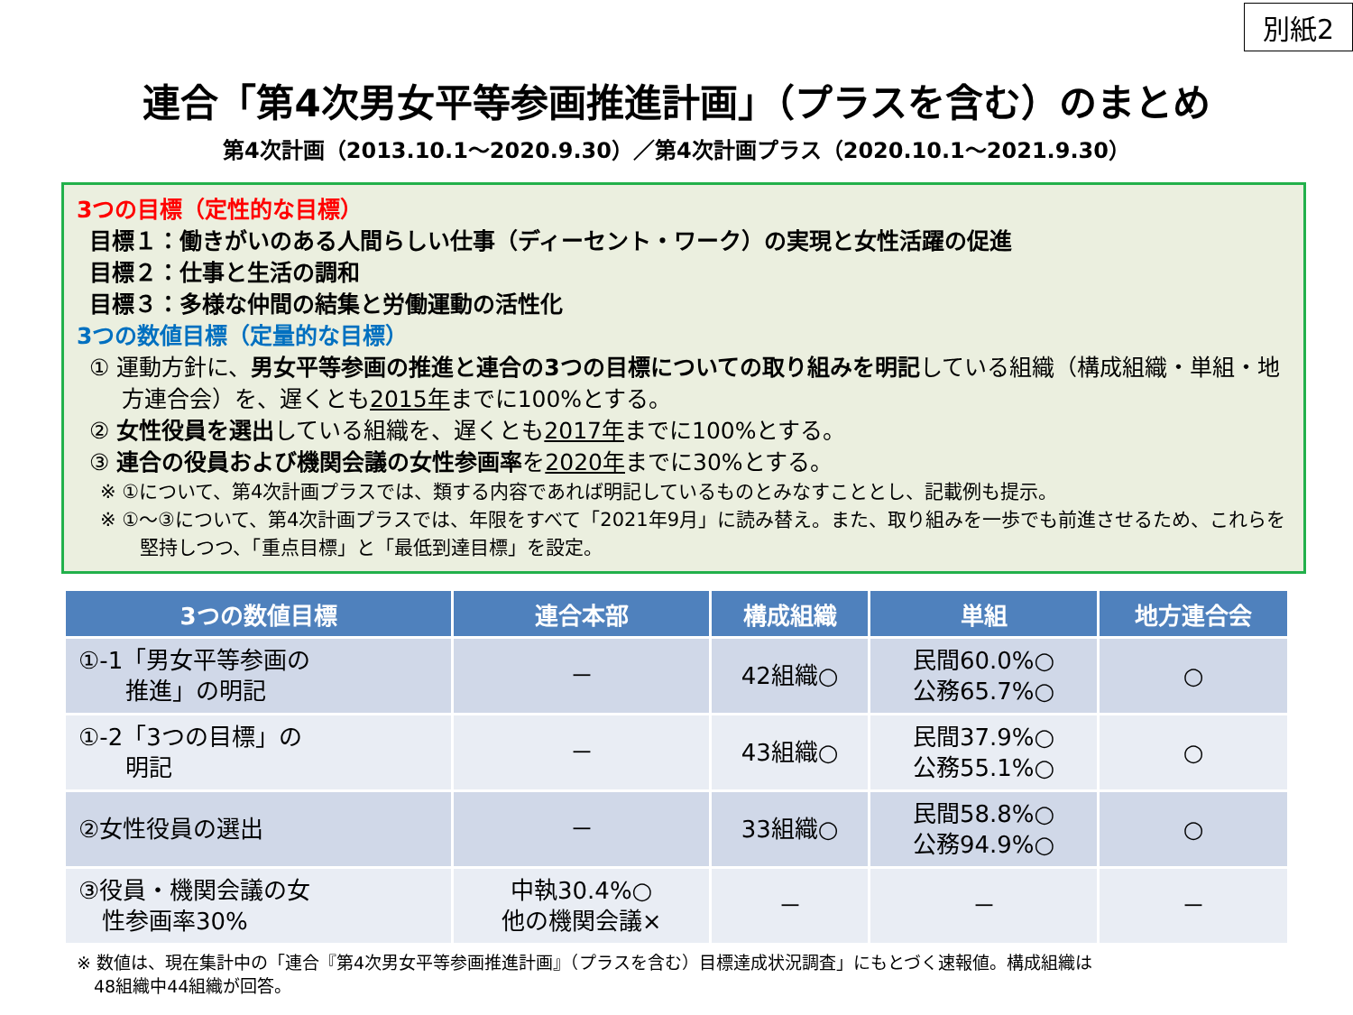別紙2
連合「第4次男女平等参画推進計画」（プラスを含む）のまとめ
第4次計画（2013.10.1～2020.9.30）／第4次計画プラス（2020.10.1～2021.9.30）
3つの目標（定性的な目標）
目標１：働きがいのある人間らしい仕事（ディーセント・ワーク）の実現と女性活躍の促進
目標２：仕事と生活の調和
目標３：多様な仲間の結集と労働運動の活性化
3つの数値目標（定量的な目標）
① 運動方針に、男女平等参画の推進と連合の3つの目標についての取り組みを明記している組織（構成組織・単組・地方連合会）を、遅くとも2015年までに100%とする。
② 女性役員を選出している組織を、遅くとも2017年までに100%とする。
③ 連合の役員および機関会議の女性参画率を2020年までに30%とする。
※ ①について、第4次計画プラスでは、類する内容であれば明記しているものとみなすこととし、記載例も提示。
※ ①～③について、第4次計画プラスでは、年限をすべて「2021年9月」に読み替え。また、取り組みを一歩でも前進させるため、これらを堅持しつつ、「重点目標」と「最低到達目標」を設定。
| 3つの数値目標 | 連合本部 | 構成組織 | 単組 | 地方連合会 |
| --- | --- | --- | --- | --- |
| ①-1「男女平等参画の 推進」の明記 | － | 42組織○ | 民間60.0%○ 公務65.7%○ | ○ |
| ①-2「3つの目標」の 明記 | － | 43組織○ | 民間37.9%○ 公務55.1%○ | ○ |
| ②女性役員の選出 | － | 33組織○ | 民間58.8%○ 公務94.9%○ | ○ |
| ③役員・機関会議の女 性参画率30% | 中執30.4%○ 他の機関会議× | － | － | － |
※ 数値は、現在集計中の「連合『第4次男女平等参画推進計画』（プラスを含む）目標達成状況調査」にもとづく速報値。構成組織は
　48組織中44組織が回答。